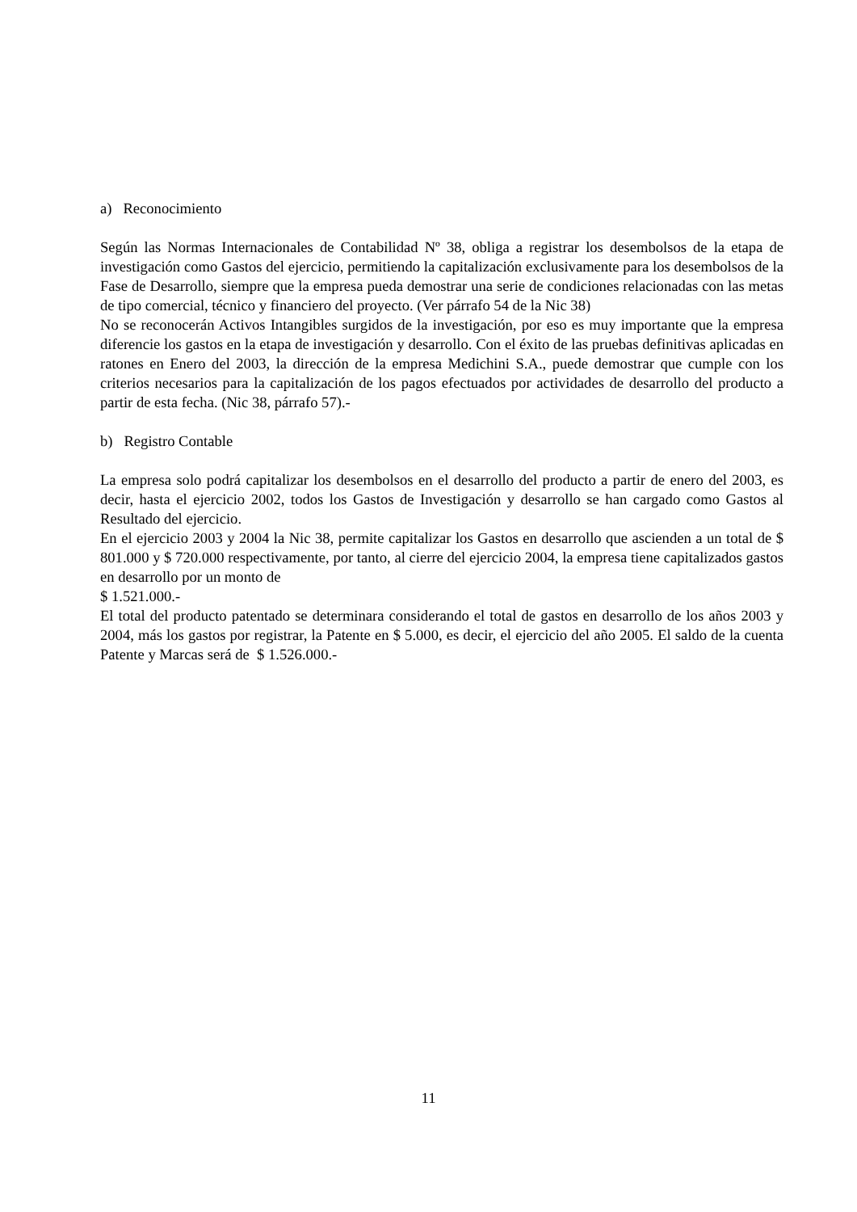a) Reconocimiento
Según las Normas Internacionales de Contabilidad Nº 38, obliga a registrar los desembolsos de la etapa de investigación como Gastos del ejercicio, permitiendo la capitalización exclusivamente para los desembolsos de la Fase de Desarrollo, siempre que la empresa pueda demostrar una serie de condiciones relacionadas con las metas de tipo comercial, técnico y financiero del proyecto. (Ver párrafo 54 de la Nic 38)
No se reconocerán Activos Intangibles surgidos de la investigación, por eso es muy importante que la empresa diferencie los gastos en la etapa de investigación y desarrollo. Con el éxito de las pruebas definitivas aplicadas en ratones en Enero del 2003, la dirección de la empresa Medichini S.A., puede demostrar que cumple con los criterios necesarios para la capitalización de los pagos efectuados por actividades de desarrollo del producto a partir de esta fecha. (Nic 38, párrafo 57).-
b) Registro Contable
La empresa solo podrá capitalizar los desembolsos en el desarrollo del producto a partir de enero del 2003, es decir, hasta el ejercicio 2002, todos los Gastos de Investigación y desarrollo se han cargado como Gastos al Resultado del ejercicio.
En el ejercicio 2003 y 2004 la Nic 38, permite capitalizar los Gastos en desarrollo que ascienden a un total de $ 801.000 y $ 720.000 respectivamente, por tanto, al cierre del ejercicio 2004, la empresa tiene capitalizados gastos en desarrollo por un monto de
$ 1.521.000.-
El total del producto patentado se determinara considerando el total de gastos en desarrollo de los años 2003 y 2004, más los gastos por registrar, la Patente en $ 5.000, es decir, el ejercicio del año 2005. El saldo de la cuenta Patente y Marcas será de $ 1.526.000.-
11